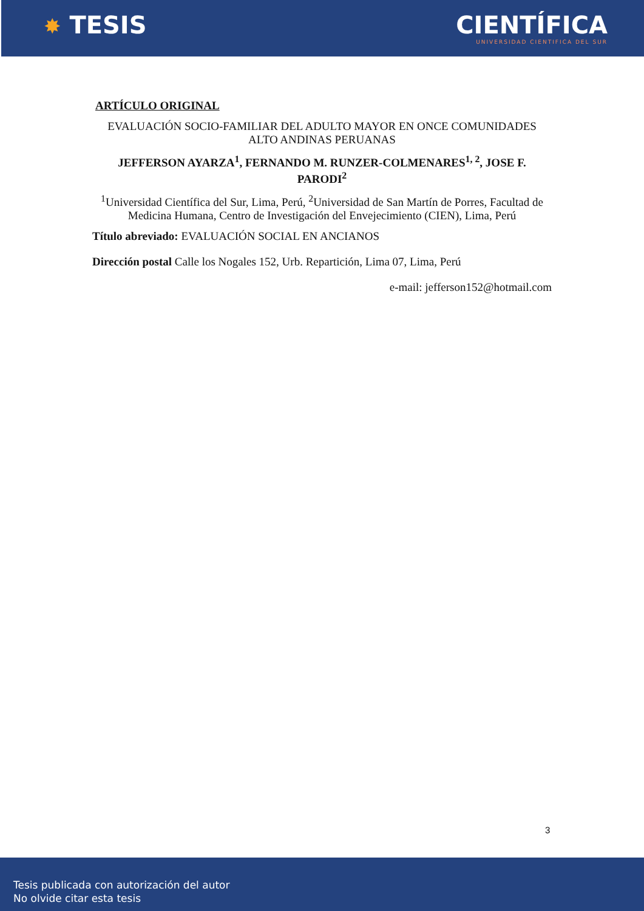✸ TESIS
CIENTÍFICA
UNIVERSIDAD CIENTIFICA DEL SUR
ARTÍCULO ORIGINAL
EVALUACIÓN SOCIO-FAMILIAR DEL ADULTO MAYOR EN ONCE COMUNIDADES ALTO ANDINAS PERUANAS
JEFFERSON AYARZA<sup>1</sup>, FERNANDO M. RUNZER-COLMENARES<sup>1, 2</sup>, JOSE F. PARODI<sup>2</sup>
<sup>1</sup> Universidad Científica del Sur, Lima, Perú, <sup>2</sup>Universidad de San Martín de Porres, Facultad de Medicina Humana, Centro de Investigación del Envejecimiento (CIEN), Lima, Perú
Título abreviado: EVALUACIÓN SOCIAL EN ANCIANOS
Dirección postal Calle los Nogales 152, Urb. Repartición, Lima 07, Lima, Perú
e-mail: jefferson152@hotmail.com
3
Tesis publicada con autorización del autor
No olvide citar esta tesis